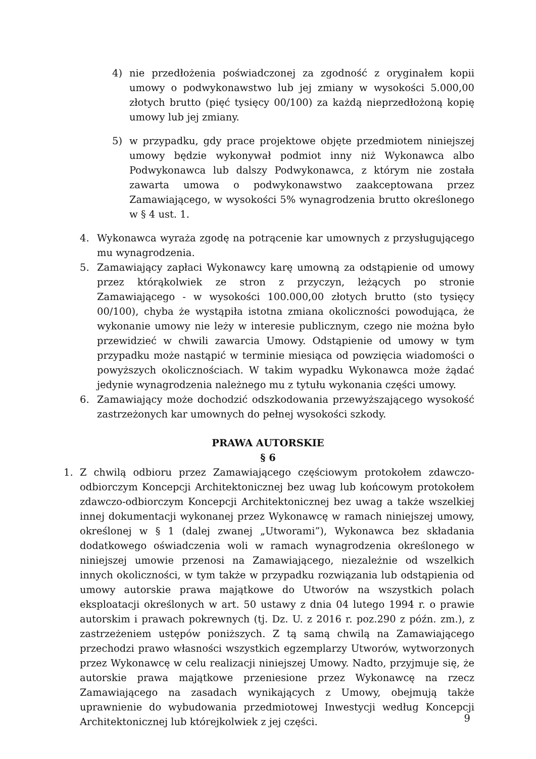4) nie przedłożenia poświadczonej za zgodność z oryginałem kopii umowy o podwykonawstwo lub jej zmiany w wysokości 5.000,00 złotych brutto (pięć tysięcy 00/100) za każdą nieprzedłożoną kopię umowy lub jej zmiany.
5) w przypadku, gdy prace projektowe objęte przedmiotem niniejszej umowy będzie wykonywał podmiot inny niż Wykonawca albo Podwykonawca lub dalszy Podwykonawca, z którym nie została zawarta umowa o podwykonawstwo zaakceptowana przez Zamawiającego, w wysokości 5% wynagrodzenia brutto określonego w § 4 ust. 1.
4. Wykonawca wyraża zgodę na potrącenie kar umownych z przysługującego mu wynagrodzenia.
5. Zamawiający zapłaci Wykonawcy karę umowną za odstąpienie od umowy przez którąkolwiek ze stron z przyczyn, leżących po stronie Zamawiającego - w wysokości 100.000,00 złotych brutto (sto tysięcy 00/100), chyba że wystąpiła istotna zmiana okoliczności powodująca, że wykonanie umowy nie leży w interesie publicznym, czego nie można było przewidzieć w chwili zawarcia Umowy. Odstąpienie od umowy w tym przypadku może nastąpić w terminie miesiąca od powzięcia wiadomości o powyższych okolicznościach. W takim wypadku Wykonawca może żądać jedynie wynagrodzenia należnego mu z tytułu wykonania części umowy.
6. Zamawiający może dochodzić odszkodowania przewyższającego wysokość zastrzeżonych kar umownych do pełnej wysokości szkody.
PRAWA AUTORSKIE
§ 6
1. Z chwilą odbioru przez Zamawiającego częściowym protokołem zdawczo-odbiorczym Koncepcji Architektonicznej bez uwag lub końcowym protokołem zdawczo-odbiorczym Koncepcji Architektonicznej bez uwag a także wszelkiej innej dokumentacji wykonanej przez Wykonawcę w ramach niniejszej umowy, określonej w § 1 (dalej zwanej „Utworami”), Wykonawca bez składania dodatkowego oświadczenia woli w ramach wynagrodzenia określonego w niniejszej umowie przenosi na Zamawiającego, niezależnie od wszelkich innych okoliczności, w tym także w przypadku rozwiązania lub odstąpienia od umowy autorskie prawa majątkowe do Utworów na wszystkich polach eksploatacji określonych w art. 50 ustawy z dnia 04 lutego 1994 r. o prawie autorskim i prawach pokrewnych (tj. Dz. U. z 2016 r. poz.290 z późn. zm.), z zastrzeżeniem ustępów poniższych. Z tą samą chwilą na Zamawiającego przechodzi prawo własności wszystkich egzemplarzy Utworów, wytworzonych przez Wykonawcę w celu realizacji niniejszej Umowy. Nadto, przyjmuje się, że autorskie prawa majątkowe przeniesione przez Wykonawcę na rzecz Zamawiającego na zasadach wynikających z Umowy, obejmują także uprawnienie do wybudowania przedmiotowej Inwestycji według Koncepcji Architektonicznej lub którejkolwiek z jej części.
9